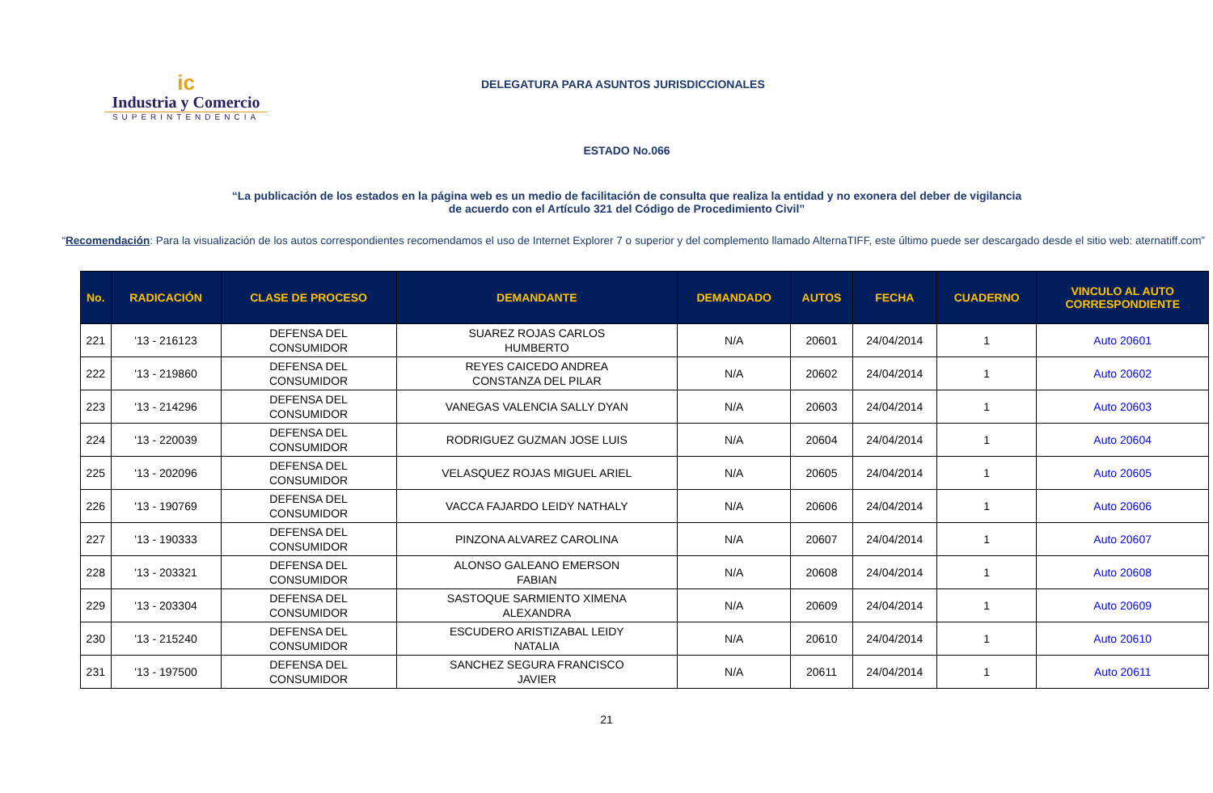ic
Industria y Comercio
SUPERINTENDENCIA
DELEGATURA PARA ASUNTOS JURISDICCIONALES
ESTADO No.066
“La publicación de los estados en la página web es un medio de facilitación de consulta que realiza la entidad y no exonera del deber de vigilancia
de acuerdo con el Artículo 321 del Código de Procedimiento Civil”
“Recomendación: Para la visualización de los autos correspondientes recomendamos el uso de Internet Explorer 7 o superior y del complemento llamado AlternaTIFF, este último puede ser descargado desde el sitio web: aternatiff.com”
| No. | RADICACIÓN | CLASE DE PROCESO | DEMANDANTE | DEMANDADO | AUTOS | FECHA | CUADERNO | VINCULO AL AUTO CORRESPONDIENTE |
| --- | --- | --- | --- | --- | --- | --- | --- | --- |
| 221 | '13 - 216123 | DEFENSA DEL CONSUMIDOR | SUAREZ ROJAS CARLOS HUMBERTO | N/A | 20601 | 24/04/2014 | 1 | Auto 20601 |
| 222 | '13 - 219860 | DEFENSA DEL CONSUMIDOR | REYES CAICEDO ANDREA CONSTANZA DEL PILAR | N/A | 20602 | 24/04/2014 | 1 | Auto 20602 |
| 223 | '13 - 214296 | DEFENSA DEL CONSUMIDOR | VANEGAS VALENCIA SALLY DYAN | N/A | 20603 | 24/04/2014 | 1 | Auto 20603 |
| 224 | '13 - 220039 | DEFENSA DEL CONSUMIDOR | RODRIGUEZ GUZMAN JOSE LUIS | N/A | 20604 | 24/04/2014 | 1 | Auto 20604 |
| 225 | '13 - 202096 | DEFENSA DEL CONSUMIDOR | VELASQUEZ ROJAS MIGUEL ARIEL | N/A | 20605 | 24/04/2014 | 1 | Auto 20605 |
| 226 | '13 - 190769 | DEFENSA DEL CONSUMIDOR | VACCA FAJARDO LEIDY NATHALY | N/A | 20606 | 24/04/2014 | 1 | Auto 20606 |
| 227 | '13 - 190333 | DEFENSA DEL CONSUMIDOR | PINZONA ALVAREZ CAROLINA | N/A | 20607 | 24/04/2014 | 1 | Auto 20607 |
| 228 | '13 - 203321 | DEFENSA DEL CONSUMIDOR | ALONSO GALEANO EMERSON FABIAN | N/A | 20608 | 24/04/2014 | 1 | Auto 20608 |
| 229 | '13 - 203304 | DEFENSA DEL CONSUMIDOR | SASTOQUE SARMIENTO XIMENA ALEXANDRA | N/A | 20609 | 24/04/2014 | 1 | Auto 20609 |
| 230 | '13 - 215240 | DEFENSA DEL CONSUMIDOR | ESCUDERO ARISTIZABAL LEIDY NATALIA | N/A | 20610 | 24/04/2014 | 1 | Auto 20610 |
| 231 | '13 - 197500 | DEFENSA DEL CONSUMIDOR | SANCHEZ SEGURA FRANCISCO JAVIER | N/A | 20611 | 24/04/2014 | 1 | Auto 20611 |
21